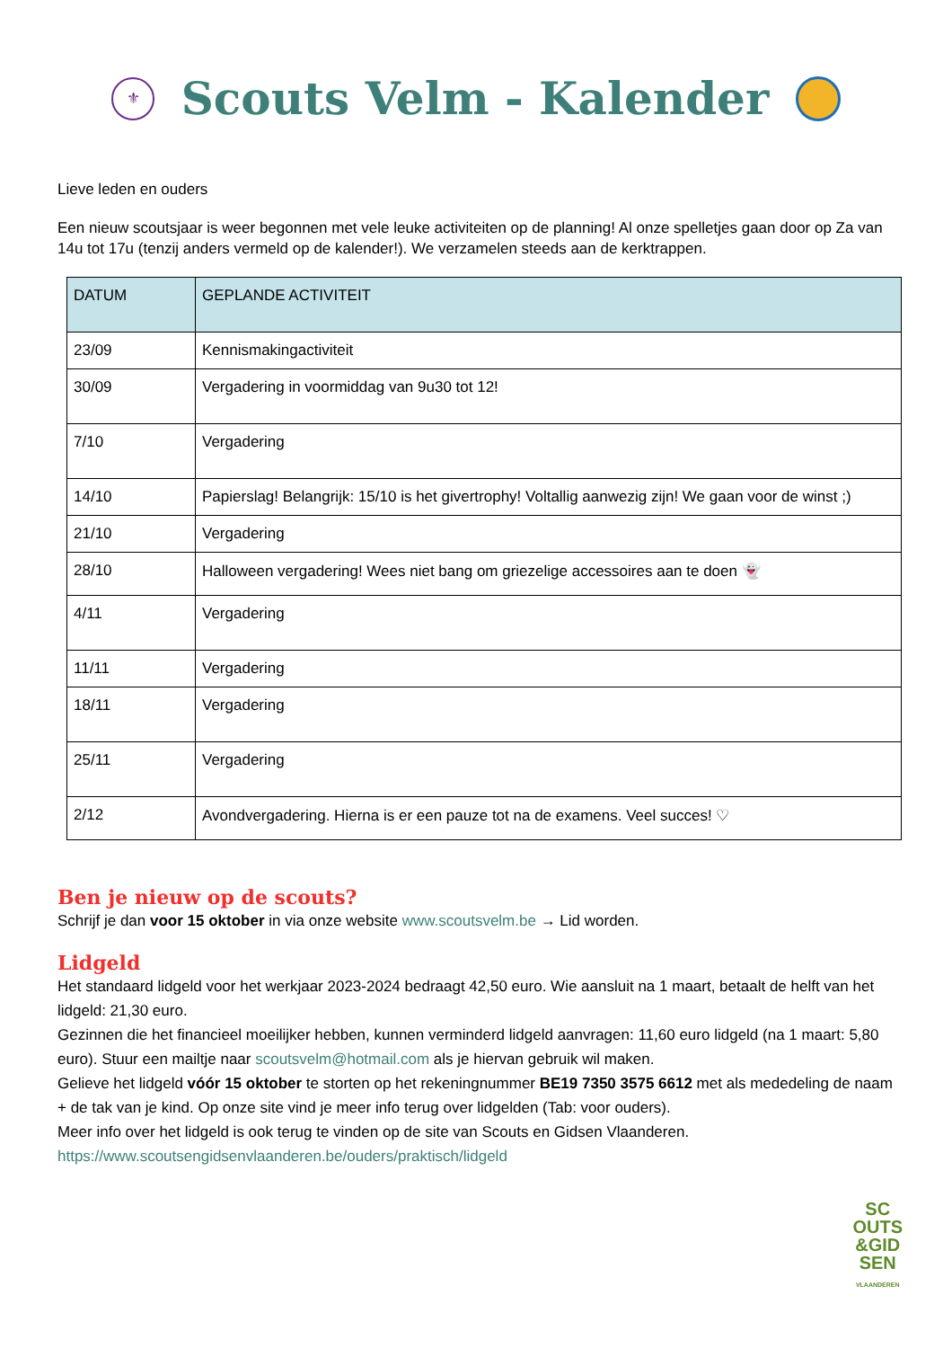⚜
Scouts Velm - Kalender
Lieve leden en ouders
Een nieuw scoutsjaar is weer begonnen met vele leuke activiteiten op de planning! Al onze spelletjes gaan door op Za van 14u tot 17u (tenzij anders vermeld op de kalender!). We verzamelen steeds aan de kerktrappen.
| DATUM | GEPLANDE ACTIVITEIT |
| --- | --- |
| 23/09 | Kennismakingactiviteit |
| 30/09 | Vergadering in voormiddag van 9u30 tot 12! |
| 7/10 | Vergadering |
| 14/10 | Papierslag! Belangrijk: 15/10 is het givertrophy! Voltallig aanwezig zijn! We gaan voor de winst ;) |
| 21/10 | Vergadering |
| 28/10 | Halloween vergadering! Wees niet bang om griezelige accessoires aan te doen 👻 |
| 4/11 | Vergadering |
| 11/11 | Vergadering |
| 18/11 | Vergadering |
| 25/11 | Vergadering |
| 2/12 | Avondvergadering. Hierna is er een pauze tot na de examens. Veel succes! ♡ |
Ben je nieuw op de scouts?
Schrijf je dan voor 15 oktober in via onze website www.scoutsvelm.be → Lid worden.
Lidgeld
Het standaard lidgeld voor het werkjaar 2023-2024 bedraagt 42,50 euro. Wie aansluit na 1 maart, betaalt de helft van het lidgeld: 21,30 euro.
Gezinnen die het financieel moeilijker hebben, kunnen verminderd lidgeld aanvragen: 11,60 euro lidgeld (na 1 maart: 5,80 euro). Stuur een mailtje naar scoutsvelm@hotmail.com als je hiervan gebruik wil maken.
Gelieve het lidgeld vóór 15 oktober te storten op het rekeningnummer BE19 7350 3575 6612 met als mededeling de naam + de tak van je kind. Op onze site vind je meer info terug over lidgelden (Tab: voor ouders).
Meer info over het lidgeld is ook terug te vinden op de site van Scouts en Gidsen Vlaanderen.
https://www.scoutsengidsenvlaanderen.be/ouders/praktisch/lidgeld
SC
OUTS
&GID
SEN
VLAANDEREN